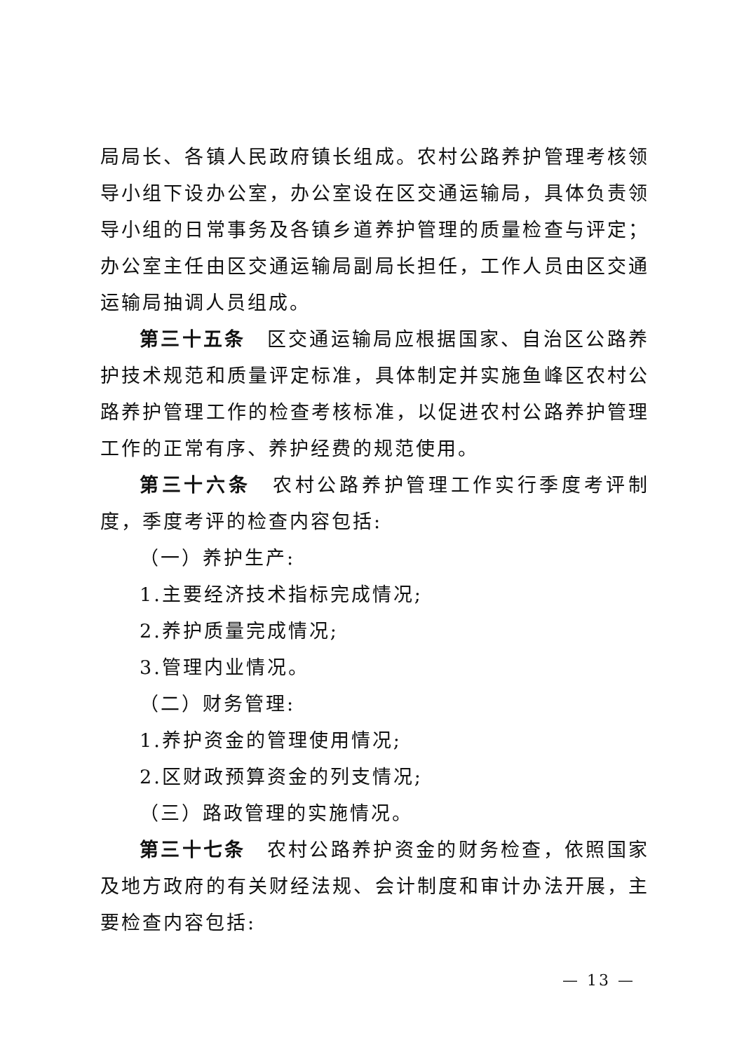局局长、各镇人民政府镇长组成。农村公路养护管理考核领导小组下设办公室，办公室设在区交通运输局，具体负责领导小组的日常事务及各镇乡道养护管理的质量检查与评定；办公室主任由区交通运输局副局长担任，工作人员由区交通运输局抽调人员组成。
第三十五条　区交通运输局应根据国家、自治区公路养护技术规范和质量评定标准，具体制定并实施鱼峰区农村公路养护管理工作的检查考核标准，以促进农村公路养护管理工作的正常有序、养护经费的规范使用。
第三十六条　农村公路养护管理工作实行季度考评制度，季度考评的检查内容包括:
（一）养护生产:
1.主要经济技术指标完成情况;
2.养护质量完成情况;
3.管理内业情况。
（二）财务管理:
1.养护资金的管理使用情况;
2.区财政预算资金的列支情况;
（三）路政管理的实施情况。
第三十七条　农村公路养护资金的财务检查，依照国家及地方政府的有关财经法规、会计制度和审计办法开展，主要检查内容包括:
— 13 —